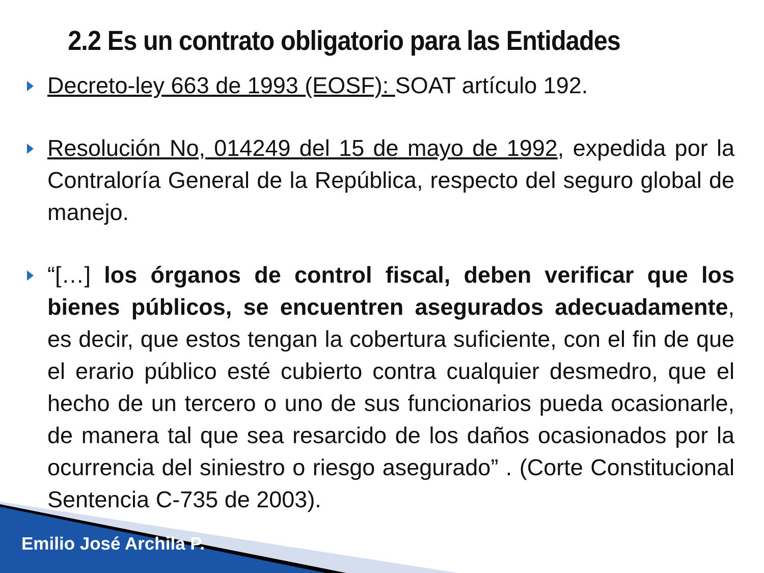2.2 Es un contrato obligatorio para las Entidades
Decreto-ley 663 de 1993 (EOSF): SOAT artículo 192.
Resolución No, 014249 del 15 de mayo de 1992, expedida por la Contraloría General de la República, respecto del seguro global de manejo.
“[…] los órganos de control fiscal, deben verificar que los bienes públicos, se encuentren asegurados adecuadamente, es decir, que estos tengan la cobertura suficiente, con el fin de que el erario público esté cubierto contra cualquier desmedro, que el hecho de un tercero o uno de sus funcionarios pueda ocasionarle, de manera tal que sea resarcido de los daños ocasionados por la ocurrencia del siniestro o riesgo asegurado” . (Corte Constitucional Sentencia C-735 de 2003).
Emilio José Archila P.